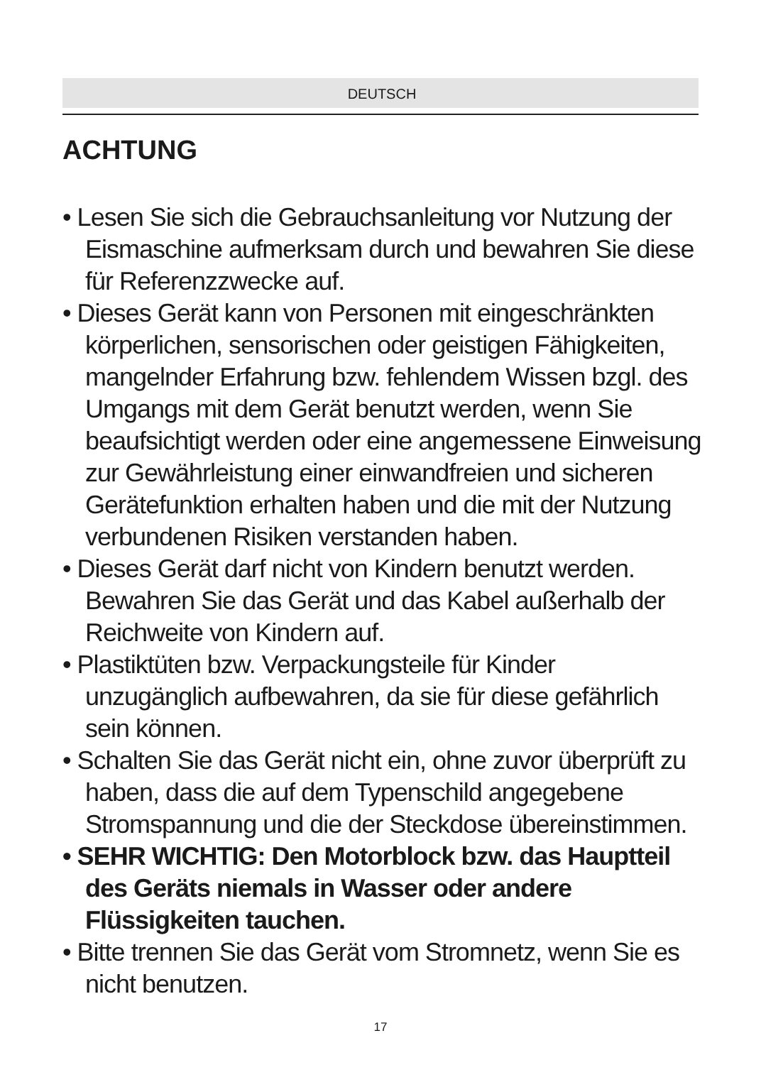DEUTSCH
ACHTUNG
• Lesen Sie sich die Gebrauchsanleitung vor Nutzung der Eismaschine aufmerksam durch und bewahren Sie diese für Referenzzwecke auf.
• Dieses Gerät kann von Personen mit eingeschränkten körperlichen, sensorischen oder geistigen Fähigkeiten, mangelnder Erfahrung bzw. fehlendem Wissen bzgl. des Umgangs mit dem Gerät benutzt werden, wenn Sie beaufsichtigt werden oder eine angemessene Einweisung zur Gewährleistung einer einwandfreien und sicheren Gerätefunktion erhalten haben und die mit der Nutzung verbundenen Risiken verstanden haben.
• Dieses Gerät darf nicht von Kindern benutzt werden. Bewahren Sie das Gerät und das Kabel außerhalb der Reichweite von Kindern auf.
• Plastiktüten bzw. Verpackungsteile für Kinder unzugänglich aufbewahren, da sie für diese gefährlich sein können.
• Schalten Sie das Gerät nicht ein, ohne zuvor überprüft zu haben, dass die auf dem Typenschild angegebene Stromspannung und die der Steckdose übereinstimmen.
• SEHR WICHTIG: Den Motorblock bzw. das Hauptteil des Geräts niemals in Wasser oder andere Flüssigkeiten tauchen.
• Bitte trennen Sie das Gerät vom Stromnetz, wenn Sie es nicht benutzen.
17